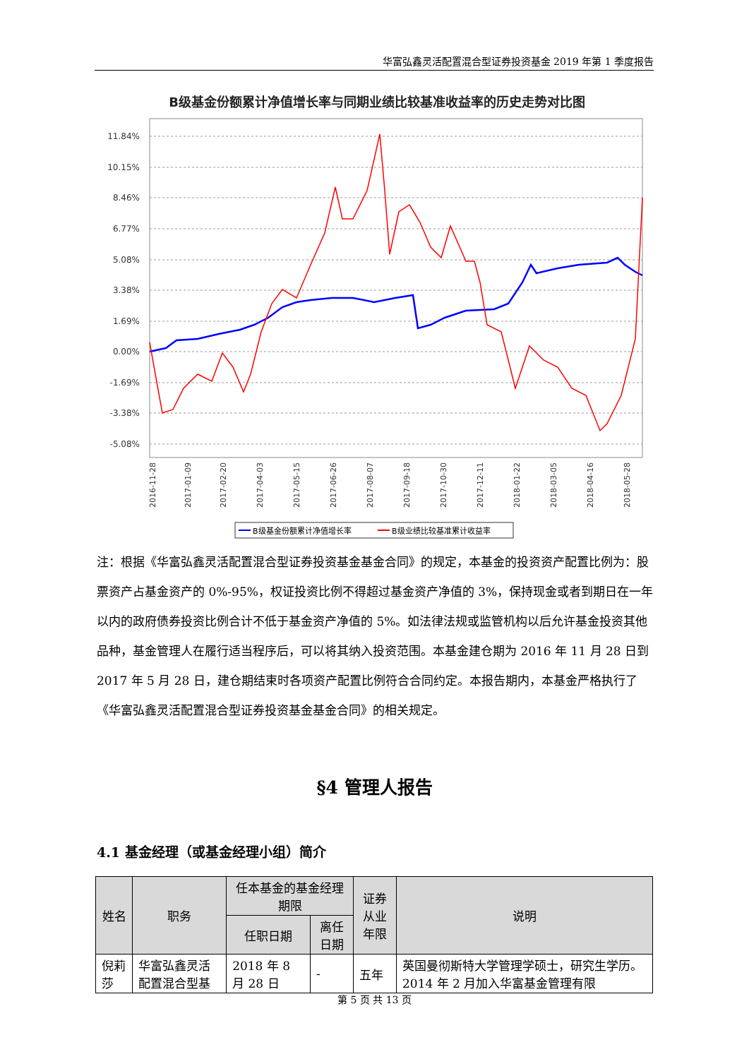华富弘鑫灵活配置混合型证券投资基金 2019 年第 1 季度报告
B级基金份额累计净值增长率与同期业绩比较基准收益率的历史走势对比图
11.84%
10.15%
8.46%
6.77%
5.08%
3.38%
1.69%
0.00%
-1.69%
-3.38%
-5.08%
2016-11-28
2017-01-09
2017-02-20
2017-04-03
2017-05-15
2017-06-26
2017-08-07
2017-09-18
2017-10-30
2017-12-11
2018-01-22
2018-03-05
2018-04-16
2018-05-28
B级基金份额累计净值增长率
B级业绩比较基准累计收益率
注：根据《华富弘鑫灵活配置混合型证券投资基金基金合同》的规定，本基金的投资资产配置比例为：股票资产占基金资产的 0%-95%，权证投资比例不得超过基金资产净值的 3%，保持现金或者到期日在一年以内的政府债券投资比例合计不低于基金资产净值的 5%。如法律法规或监管机构以后允许基金投资其他品种，基金管理人在履行适当程序后，可以将其纳入投资范围。本基金建仓期为 2016 年 11 月 28 日到 2017 年 5 月 28 日，建仓期结束时各项资产配置比例符合合同约定。本报告期内，本基金严格执行了《华富弘鑫灵活配置混合型证券投资基金基金合同》的相关规定。
§4 管理人报告
4.1 基金经理（或基金经理小组）简介
| 姓名 | 职务 | 任本基金的基金经理期限 | | 证券从业 年限 | 说明 |
| --- | --- | --- | --- | --- | --- |
| | | 任职日期 | 离任日期 | | |
| 倪莉莎 | 华富弘鑫灵活配置混合型基 | 2018 年 8 月 28 日 | - | 五年 | 英国曼彻斯特大学管理学硕士，研究生学历。2014 年 2 月加入华富基金管理有限 |
第 5 页 共 13 页